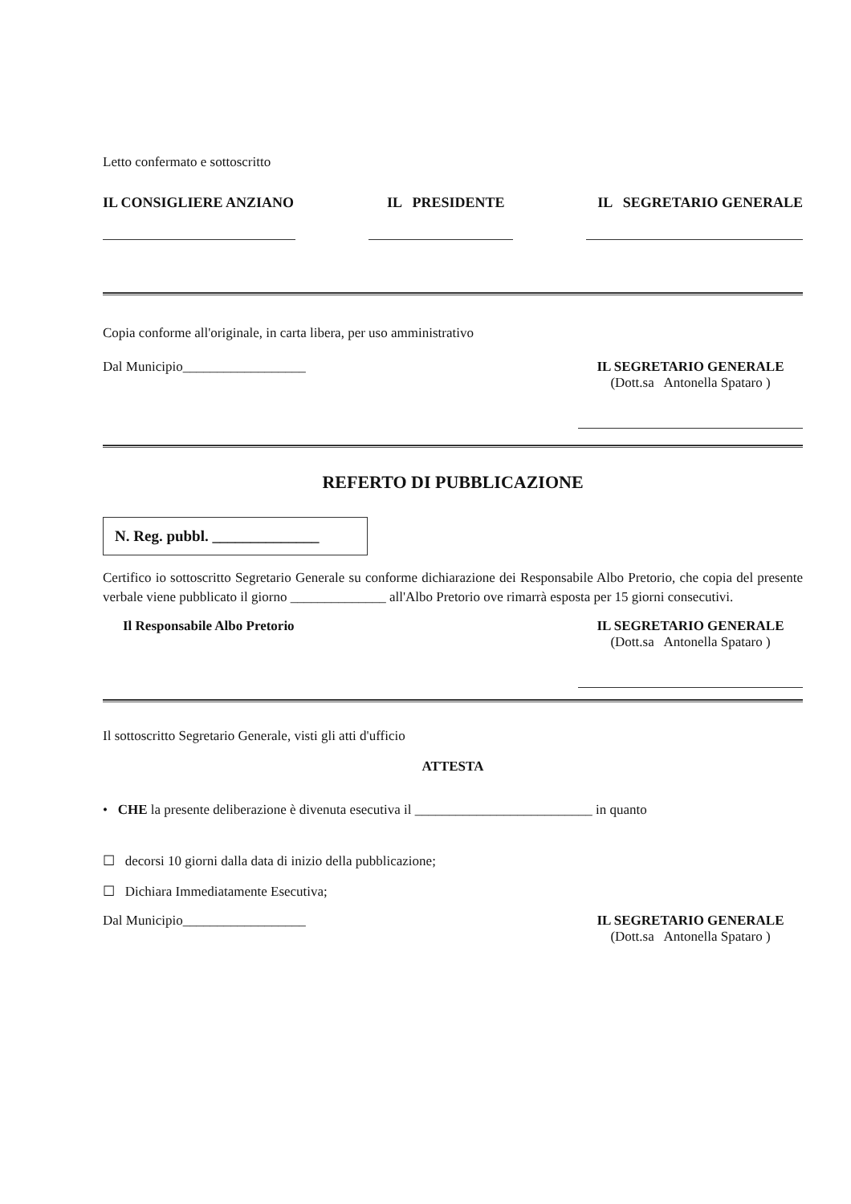Letto confermato e sottoscritto
IL CONSIGLIERE ANZIANO IL PRESIDENTE IL SEGRETARIO GENERALE
Copia conforme all'originale, in carta libera, per uso amministrativo
Dal Municipio__________________
IL SEGRETARIO GENERALE
(Dott.sa Antonella Spataro )
REFERTO DI PUBBLICAZIONE
N. Reg. pubbl. ______________
Certifico io sottoscritto Segretario Generale su conforme dichiarazione dei Responsabile Albo Pretorio, che copia del presente verbale viene pubblicato il giorno ______________ all'Albo Pretorio ove rimarrà esposta per 15 giorni consecutivi.
Il Responsabile Albo Pretorio IL SEGRETARIO GENERALE
(Dott.sa Antonella Spataro )
Il sottoscritto Segretario Generale, visti gli atti d'ufficio
ATTESTA
• CHE la presente deliberazione è divenuta esecutiva il __________________________ in quanto
☐ decorsi 10 giorni dalla data di inizio della pubblicazione;
☐ Dichiara Immediatamente Esecutiva;
Dal Municipio__________________
IL SEGRETARIO GENERALE
(Dott.sa Antonella Spataro )